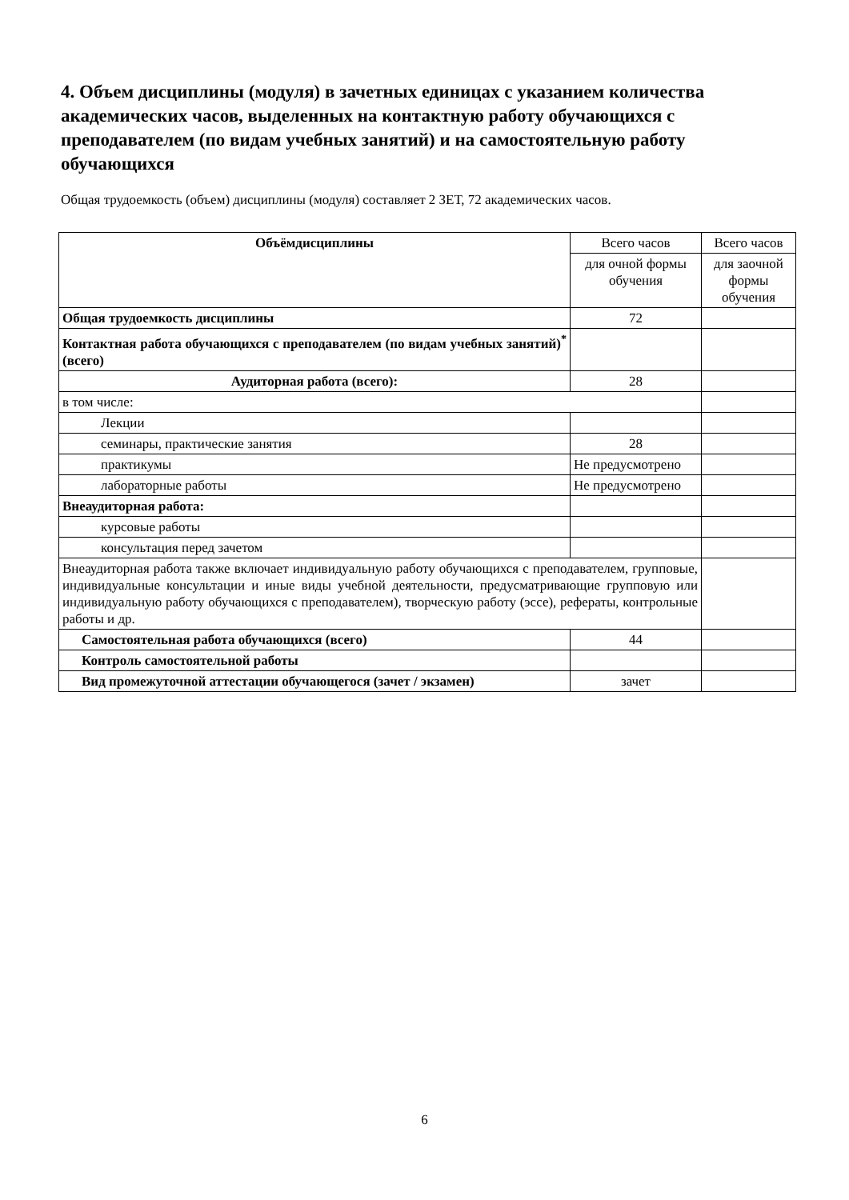4. Объем дисциплины (модуля) в зачетных единицах с указанием количества академических часов, выделенных на контактную работу обучающихся с преподавателем (по видам учебных занятий) и на самостоятельную работу обучающихся
Общая трудоемкость (объем) дисциплины (модуля) составляет 2 ЗЕТ, 72 академических часов.
| Объёмдисциплины | Всего часов | Всего часов |
| | для очной формы обучения | для заочной формы обучения |
| Общая трудоемкость дисциплины | 72 | |
| Контактная работа обучающихся с преподавателем (по видам учебных занятий)<sup>*</sup> (всего) | | |
| Аудиторная работа (всего): | 28 | |
| в том числе: | | |
| Лекции | | |
| семинары, практические занятия | 28 | |
| практикумы | Не предусмотрено | |
| лабораторные работы | Не предусмотрено | |
| Внеаудиторная работа: | | |
| курсовые работы | | |
| консультация перед зачетом | | |
| Внеаудиторная работа также включает индивидуальную работу обучающихся с преподавателем, групповые, индивидуальные консультации и иные виды учебной деятельности, предусматривающие групповую или индивидуальную работу обучающихся с преподавателем), творческую работу (эссе), рефераты, контрольные работы и др. | | |
| Самостоятельная работа обучающихся (всего) | 44 | |
| Контроль самостоятельной работы | | |
| Вид промежуточной аттестации обучающегося (зачет / экзамен) | зачет | |
6